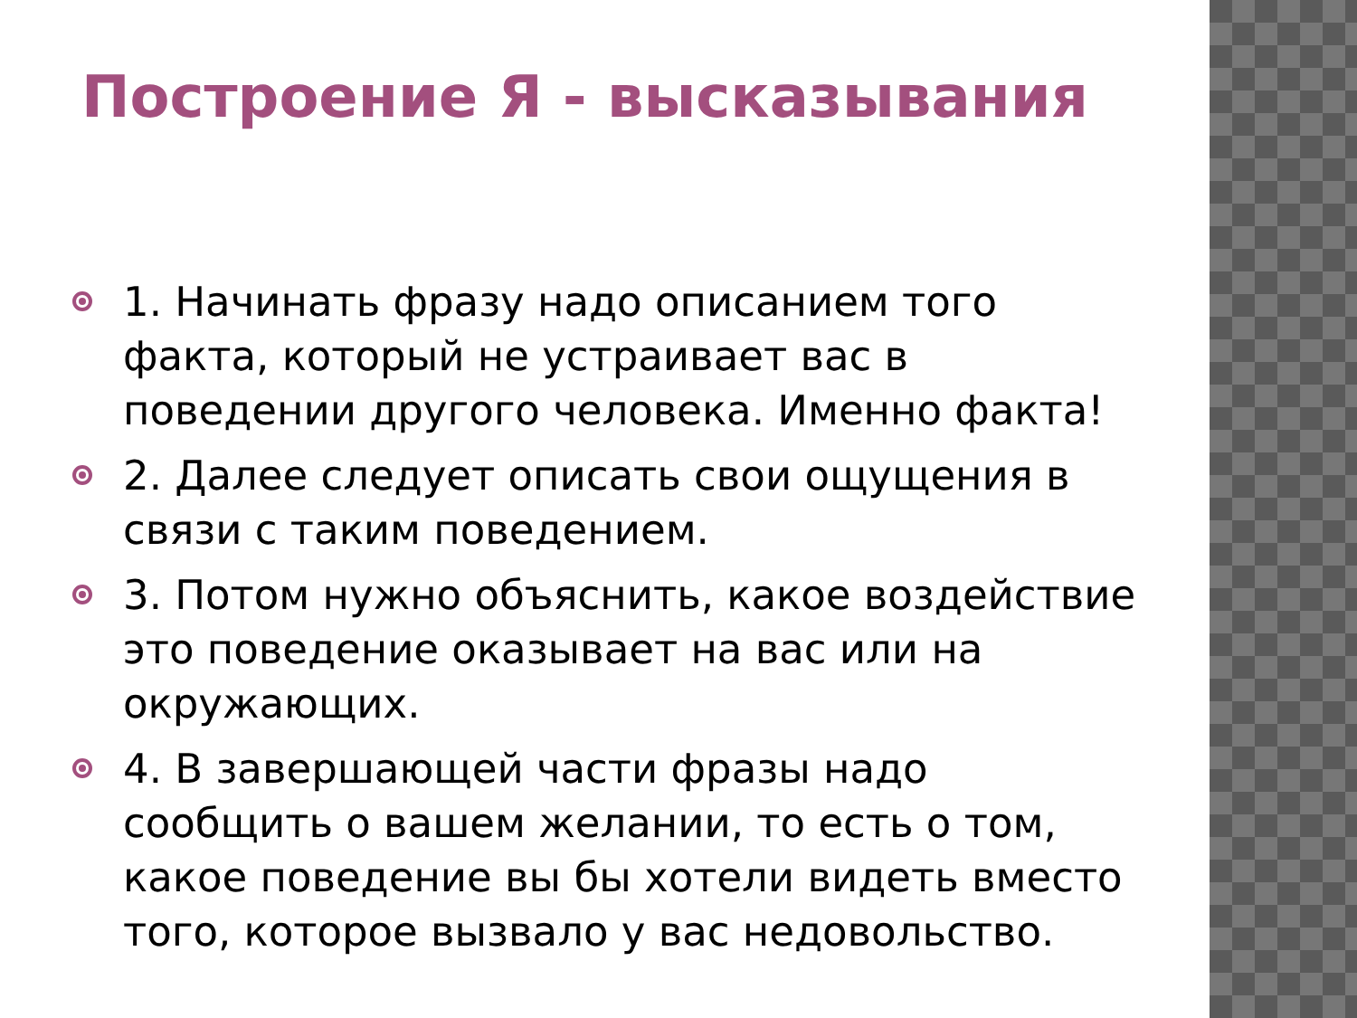Построение Я - высказывания
1. Начинать фразу надо описанием того факта, который не устраивает вас в поведении другого человека. Именно факта!
2. Далее следует описать свои ощущения в связи с таким поведением.
3. Потом нужно объяснить, какое воздействие это поведение оказывает на вас или на окружающих.
4. В завершающей части фразы надо сообщить о вашем желании, то есть о том, какое поведение вы бы хотели видеть вместо того, которое вызвало у вас недовольство.